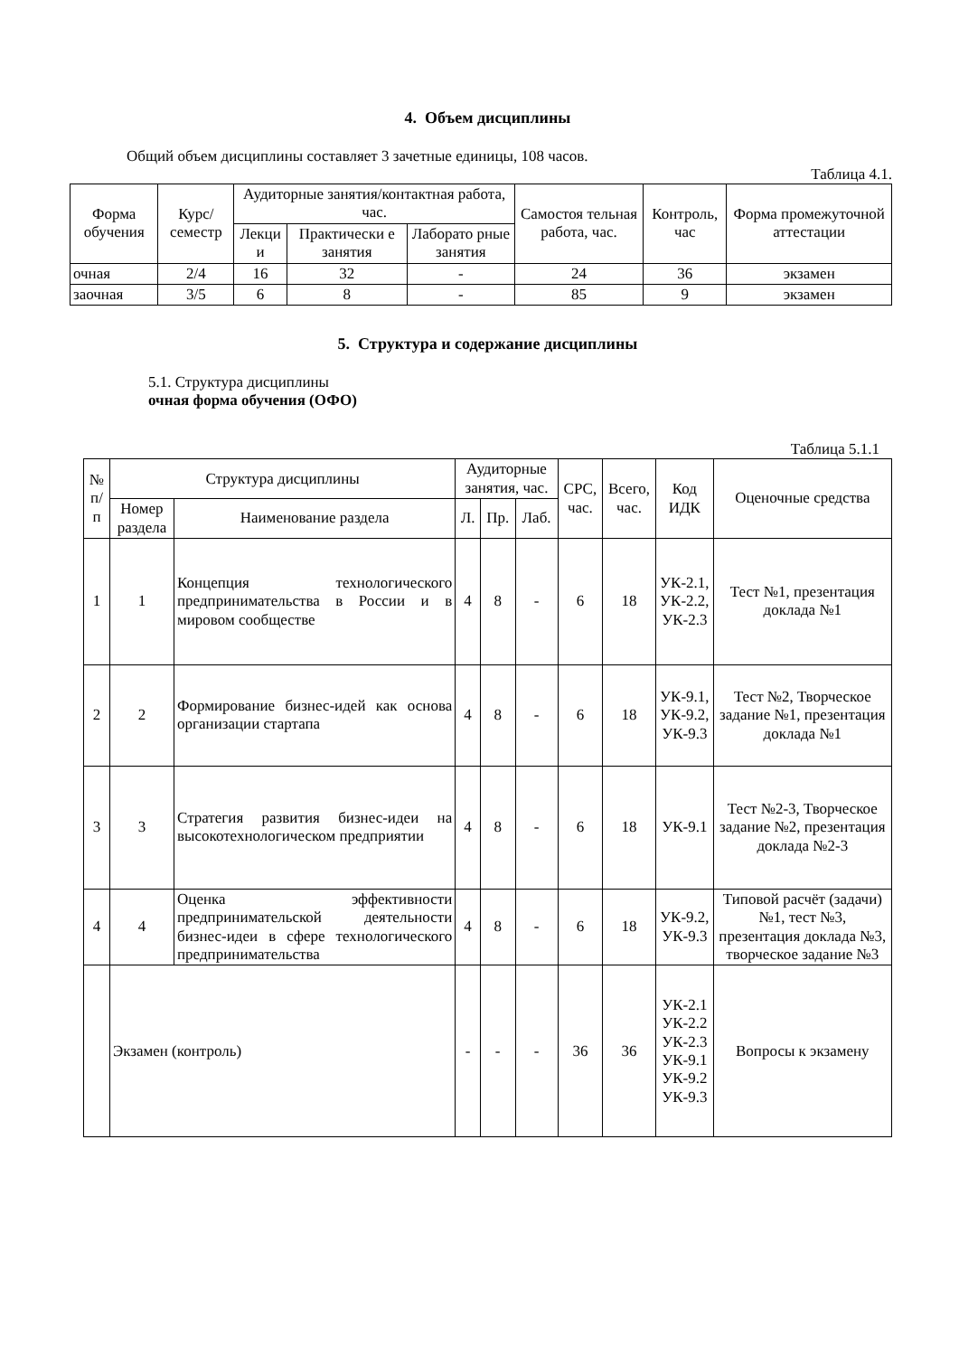4. Объем дисциплины
Общий объем дисциплины составляет 3 зачетные единицы, 108 часов.
Таблица 4.1.
| Форма обучения | Курс/ семестр | Аудиторные занятия/контактная работа, час. | | | Самостоя тельная работа, час. | Контроль, час | Форма промежуточной аттестации |
| --- | --- | --- | --- | --- | --- | --- | --- |
| | | Лекци и | Практически е занятия | Лаборато рные занятия | | | |
| очная | 2/4 | 16 | 32 | - | 24 | 36 | экзамен |
| заочная | 3/5 | 6 | 8 | - | 85 | 9 | экзамен |
5. Структура и содержание дисциплины
5.1. Структура дисциплины
очная форма обучения (ОФО)
Таблица 5.1.1
| № п/ п | Структура дисциплины | | Аудиторные занятия, час. | | | СРС, час. | Всего, час. | Код ИДК | Оценочные средства |
| --- | --- | --- | --- | --- | --- | --- | --- | --- | --- |
| | Номер раздела | Наименование раздела | Л. | Пр. | Лаб. | | | | |
| 1 | 1 | Концепция технологического предпринимательства в России и в мировом сообществе | 4 | 8 | - | 6 | 18 | УК-2.1, УК-2.2, УК-2.3 | Тест №1, презентация доклада №1 |
| 2 | 2 | Формирование бизнес-идей как основа организации стартапа | 4 | 8 | - | 6 | 18 | УК-9.1, УК-9.2, УК-9.3 | Тест №2, Творческое задание №1, презентация доклада №1 |
| 3 | 3 | Стратегия развития бизнес-идеи на высокотехнологическом предприятии | 4 | 8 | - | 6 | 18 | УК-9.1 | Тест №2-3, Творческое задание №2, презентация доклада №2-3 |
| 4 | 4 | Оценка эффективности предпринимательской деятельности бизнес-идеи в сфере технологического предпринимательства | 4 | 8 | - | 6 | 18 | УК-9.2, УК-9.3 | Типовой расчёт (задачи) №1, тест №3, презентация доклада №3, творческое задание №3 |
| | Экзамен (контроль) | | - | - | - | 36 | 36 | УК-2.1 УК-2.2 УК-2.3 УК-9.1 УК-9.2 УК-9.3 | Вопросы к экзамену |